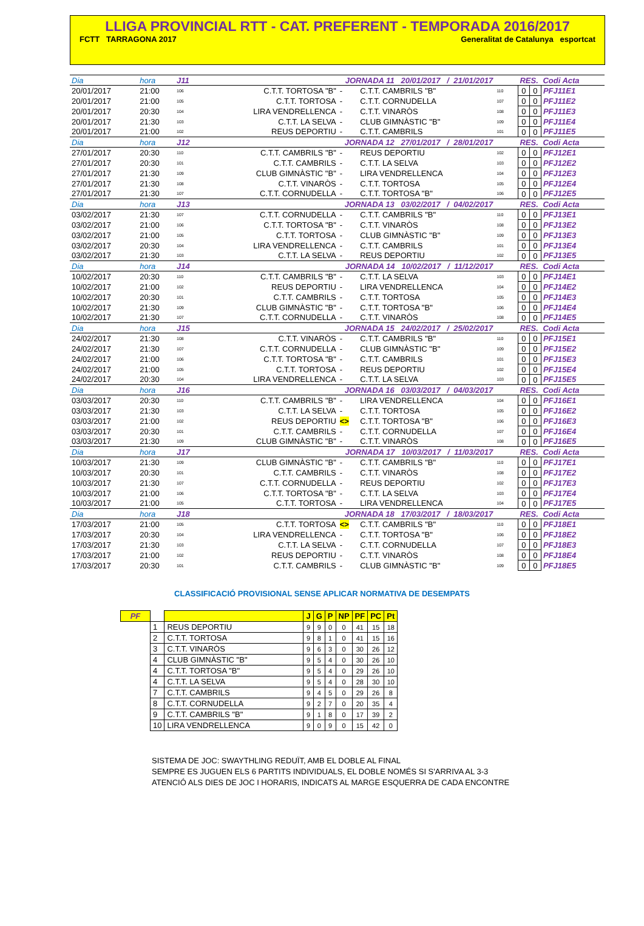LLIGA PROVINCIAL RTT - CAT. PREFERENT - TEMPORADA 2016/2017
FCTT TARRAGONA 2017 Generalitat de Catalunya esportcat
| Dia | hora | J11 | JORNADA 11 20/01/2017 / 21/01/2017 | | | | | RES. | | Codi Acta |
| 20/01/2017 | 21:00 | 106 | C.T.T. TORTOSA "B" | - | C.T.T. CAMBRILS "B" | 110 | | 0 | 0 | PFJ11E1 |
| 20/01/2017 | 21:00 | 105 | C.T.T. TORTOSA | - | C.T.T. CORNUDELLA | 107 | | 0 | 0 | PFJ11E2 |
| 20/01/2017 | 20:30 | 104 | LIRA VENDRELLENCA | - | C.T.T. VINARÒS | 108 | | 0 | 0 | PFJ11E3 |
| 20/01/2017 | 21:30 | 103 | C.T.T. LA SELVA | - | CLUB GIMNÀSTIC "B" | 109 | | 0 | 0 | PFJ11E4 |
| 20/01/2017 | 21:00 | 102 | REUS DEPORTIU | - | C.T.T. CAMBRILS | 101 | | 0 | 0 | PFJ11E5 |
| Dia | hora | J12 | JORNADA 12 27/01/2017 / 28/01/2017 | | | | | RES. | | Codi Acta |
| 27/01/2017 | 20:30 | 110 | C.T.T. CAMBRILS "B" | - | REUS DEPORTIU | 102 | | 0 | 0 | PFJ12E1 |
| 27/01/2017 | 20:30 | 101 | C.T.T. CAMBRILS | - | C.T.T. LA SELVA | 103 | | 0 | 0 | PFJ12E2 |
| 27/01/2017 | 21:30 | 109 | CLUB GIMNÀSTIC "B" | - | LIRA VENDRELLENCA | 104 | | 0 | 0 | PFJ12E3 |
| 27/01/2017 | 21:30 | 108 | C.T.T. VINARÒS | - | C.T.T. TORTOSA | 105 | | 0 | 0 | PFJ12E4 |
| 27/01/2017 | 21:30 | 107 | C.T.T. CORNUDELLA | - | C.T.T. TORTOSA "B" | 106 | | 0 | 0 | PFJ12E5 |
| Dia | hora | J13 | JORNADA 13 03/02/2017 / 04/02/2017 | | | | | RES. | | Codi Acta |
| 03/02/2017 | 21:30 | 107 | C.T.T. CORNUDELLA | - | C.T.T. CAMBRILS "B" | 110 | | 0 | 0 | PFJ13E1 |
| 03/02/2017 | 21:00 | 106 | C.T.T. TORTOSA "B" | - | C.T.T. VINARÒS | 108 | | 0 | 0 | PFJ13E2 |
| 03/02/2017 | 21:00 | 105 | C.T.T. TORTOSA | - | CLUB GIMNÀSTIC "B" | 109 | | 0 | 0 | PFJ13E3 |
| 03/02/2017 | 20:30 | 104 | LIRA VENDRELLENCA | - | C.T.T. CAMBRILS | 101 | | 0 | 0 | PFJ13E4 |
| 03/02/2017 | 21:30 | 103 | C.T.T. LA SELVA | - | REUS DEPORTIU | 102 | | 0 | 0 | PFJ13E5 |
| Dia | hora | J14 | JORNADA 14 10/02/2017 / 11/12/2017 | | | | | RES. | | Codi Acta |
| 10/02/2017 | 20:30 | 110 | C.T.T. CAMBRILS "B" | - | C.T.T. LA SELVA | 103 | | 0 | 0 | PFJ14E1 |
| 10/02/2017 | 21:00 | 102 | REUS DEPORTIU | - | LIRA VENDRELLENCA | 104 | | 0 | 0 | PFJ14E2 |
| 10/02/2017 | 20:30 | 101 | C.T.T. CAMBRILS | - | C.T.T. TORTOSA | 105 | | 0 | 0 | PFJ14E3 |
| 10/02/2017 | 21:30 | 109 | CLUB GIMNÀSTIC "B" | - | C.T.T. TORTOSA "B" | 106 | | 0 | 0 | PFJ14E4 |
| 10/02/2017 | 21:30 | 107 | C.T.T. CORNUDELLA | - | C.T.T. VINARÒS | 108 | | 0 | 0 | PFJ14E5 |
| Dia | hora | J15 | JORNADA 15 24/02/2017 / 25/02/2017 | | | | | RES. | | Codi Acta |
| 24/02/2017 | 21:30 | 108 | C.T.T. VINARÒS | - | C.T.T. CAMBRILS "B" | 110 | | 0 | 0 | PFJ15E1 |
| 24/02/2017 | 21:30 | 107 | C.T.T. CORNUDELLA | - | CLUB GIMNÀSTIC "B" | 109 | | 0 | 0 | PFJ15E2 |
| 24/02/2017 | 21:00 | 106 | C.T.T. TORTOSA "B" | - | C.T.T. CAMBRILS | 101 | | 0 | 0 | PFJ15E3 |
| 24/02/2017 | 21:00 | 105 | C.T.T. TORTOSA | - | REUS DEPORTIU | 102 | | 0 | 0 | PFJ15E4 |
| 24/02/2017 | 20:30 | 104 | LIRA VENDRELLENCA | - | C.T.T. LA SELVA | 103 | | 0 | 0 | PFJ15E5 |
| Dia | hora | J16 | JORNADA 16 03/03/2017 / 04/03/2017 | | | | | RES. | | Codi Acta |
| 03/03/2017 | 20:30 | 110 | C.T.T. CAMBRILS "B" | - | LIRA VENDRELLENCA | 104 | | 0 | 0 | PFJ16E1 |
| 03/03/2017 | 21:30 | 103 | C.T.T. LA SELVA | - | C.T.T. TORTOSA | 105 | | 0 | 0 | PFJ16E2 |
| 03/03/2017 | 21:00 | 102 | REUS DEPORTIU | <> | C.T.T. TORTOSA "B" | 106 | | 0 | 0 | PFJ16E3 |
| 03/03/2017 | 20:30 | 101 | C.T.T. CAMBRILS | - | C.T.T. CORNUDELLA | 107 | | 0 | 0 | PFJ16E4 |
| 03/03/2017 | 21:30 | 109 | CLUB GIMNÀSTIC "B" | - | C.T.T. VINARÒS | 108 | | 0 | 0 | PFJ16E5 |
| Dia | hora | J17 | JORNADA 17 10/03/2017 / 11/03/2017 | | | | | RES. | | Codi Acta |
| 10/03/2017 | 21:30 | 109 | CLUB GIMNÀSTIC "B" | - | C.T.T. CAMBRILS "B" | 110 | | 0 | 0 | PFJ17E1 |
| 10/03/2017 | 20:30 | 101 | C.T.T. CAMBRILS | - | C.T.T. VINARÒS | 108 | | 0 | 0 | PFJ17E2 |
| 10/03/2017 | 21:30 | 107 | C.T.T. CORNUDELLA | - | REUS DEPORTIU | 102 | | 0 | 0 | PFJ17E3 |
| 10/03/2017 | 21:00 | 106 | C.T.T. TORTOSA "B" | - | C.T.T. LA SELVA | 103 | | 0 | 0 | PFJ17E4 |
| 10/03/2017 | 21:00 | 105 | C.T.T. TORTOSA | - | LIRA VENDRELLENCA | 104 | | 0 | 0 | PFJ17E5 |
| Dia | hora | J18 | JORNADA 18 17/03/2017 / 18/03/2017 | | | | | RES. | | Codi Acta |
| 17/03/2017 | 21:00 | 105 | C.T.T. TORTOSA | <> | C.T.T. CAMBRILS "B" | 110 | | 0 | 0 | PFJ18E1 |
| 17/03/2017 | 20:30 | 104 | LIRA VENDRELLENCA | - | C.T.T. TORTOSA "B" | 106 | | 0 | 0 | PFJ18E2 |
| 17/03/2017 | 21:30 | 103 | C.T.T. LA SELVA | - | C.T.T. CORNUDELLA | 107 | | 0 | 0 | PFJ18E3 |
| 17/03/2017 | 21:00 | 102 | REUS DEPORTIU | - | C.T.T. VINARÒS | 108 | | 0 | 0 | PFJ18E4 |
| 17/03/2017 | 20:30 | 101 | C.T.T. CAMBRILS | - | CLUB GIMNÀSTIC "B" | 109 | | 0 | 0 | PFJ18E5 |
CLASSIFICACIÓ PROVISIONAL SENSE APLICAR NORMATIVA DE DESEMPATS
| PF | | | J | G | P | NP | PF | PC | Pt |
| --- | --- | --- | --- | --- | --- | --- | --- | --- | --- |
| | 1 | REUS DEPORTIU | 9 | 9 | 0 | 0 | 41 | 15 | 18 |
| | 2 | C.T.T. TORTOSA | 9 | 8 | 1 | 0 | 41 | 15 | 16 |
| | 3 | C.T.T. VINARÒS | 9 | 6 | 3 | 0 | 30 | 26 | 12 |
| | 4 | CLUB GIMNÀSTIC "B" | 9 | 5 | 4 | 0 | 30 | 26 | 10 |
| | 4 | C.T.T. TORTOSA "B" | 9 | 5 | 4 | 0 | 29 | 26 | 10 |
| | 4 | C.T.T. LA SELVA | 9 | 5 | 4 | 0 | 28 | 30 | 10 |
| | 7 | C.T.T. CAMBRILS | 9 | 4 | 5 | 0 | 29 | 26 | 8 |
| | 8 | C.T.T. CORNUDELLA | 9 | 2 | 7 | 0 | 20 | 35 | 4 |
| | 9 | C.T.T. CAMBRILS "B" | 9 | 1 | 8 | 0 | 17 | 39 | 2 |
| | 10 | LIRA VENDRELLENCA | 9 | 0 | 9 | 0 | 15 | 42 | 0 |
SISTEMA DE JOC: SWAYTHLING REDUÏT, AMB EL DOBLE AL FINAL
SEMPRE ES JUGUEN ELS 6 PARTITS INDIVIDUALS, EL DOBLE NOMÉS SI S'ARRIVA AL 3-3
ATENCIÓ ALS DIES DE JOC I HORARIS, INDICATS AL MARGE ESQUERRA DE CADA ENCONTRE